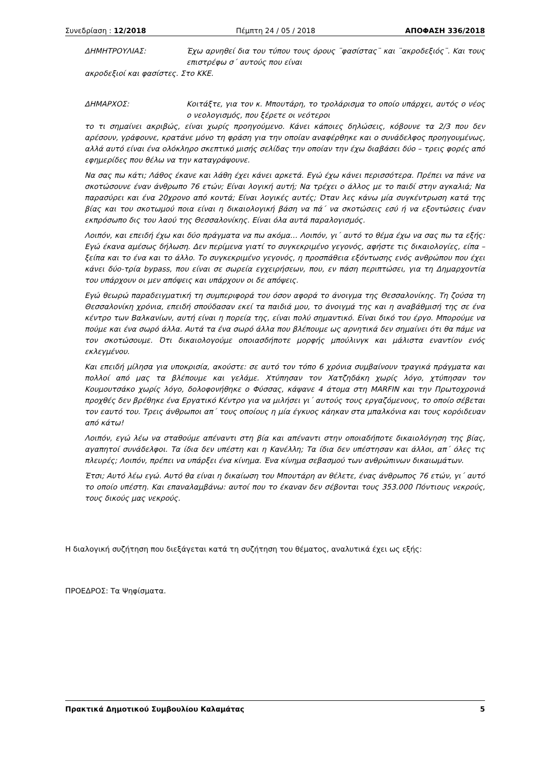Συνεδρίαση : 12/2018 Πέμπτη 24 / 05 / 2018 ΑΠΟΦΑΣΗ 336/2018
ΔΗΜΗΤΡΟΥΛΙΑΣ: Έχω αρνηθεί δια του τύπου τους όρους ¨φασίστας¨ και ¨ακροδεξιός¨. Και τους επιστρέφω σ΄ αυτούς που είναι
ακροδεξιοί και φασίστες. Στο ΚΚΕ.
ΔΗΜΑΡΧΟΣ: Κοιτάξτε, για τον κ. Μπουτάρη, το τρολάρισμα το οποίο υπάρχει, αυτός ο νέος ο νεολογισμός, που ξέρετε οι νεότεροι
το τι σημαίνει ακριβώς, είναι χωρίς προηγούμενο. Κάνει κάποιες δηλώσεις, κόβουνε τα 2/3 που δεν αρέσουν, γράφουνε, κρατάνε μόνο τη φράση για την οποίαν αναφέρθηκε και ο συνάδελφος προηγουμένως, αλλά αυτό είναι ένα ολόκληρο σκεπτικό μισής σελίδας την οποίαν την έχω διαβάσει δύο – τρεις φορές από εφημερίδες που θέλω να την καταγράψουνε.
Να σας πω κάτι; Λάθος έκανε και λάθη έχει κάνει αρκετά. Εγώ έχω κάνει περισσότερα. Πρέπει να πάνε να σκοτώσουνε έναν άνθρωπο 76 ετών; Είναι λογική αυτή; Να τρέχει ο άλλος με το παιδί στην αγκαλιά; Να παρασύρει και ένα 20χρονο από κοντά; Είναι λογικές αυτές; Όταν λες κάνω μία συγκέντρωση κατά της βίας και του σκοτωμού ποια είναι η δικαιολογική βάση να πά΄ να σκοτώσεις εσύ ή να εξοντώσεις έναν εκπρόσωπο δις του λαού της Θεσσαλονίκης. Είναι όλα αυτά παραλογισμός.
Λοιπόν, και επειδή έχω και δύο πράγματα να πω ακόμα… Λοιπόν, γι΄ αυτό το θέμα έχω να σας πω τα εξής: Εγώ έκανα αμέσως δήλωση. Δεν περίμενα γιατί το συγκεκριμένο γεγονός, αφήστε τις δικαιολογίες, είπα – ξείπα και το ένα και το άλλο. Το συγκεκριμένο γεγονός, η προσπάθεια εξόντωσης ενός ανθρώπου που έχει κάνει δύο-τρία bypass, που είναι σε σωρεία εγχειρήσεων, που, εν πάση περιπτώσει, για τη Δημαρχοντία του υπάρχουν οι μεν απόψεις και υπάρχουν οι δε απόψεις.
Εγώ θεωρώ παραδειγματική τη συμπεριφορά του όσον αφορά το άνοιγμα της Θεσσαλονίκης. Τη ζούσα τη Θεσσαλονίκη χρόνια, επειδή σπούδασαν εκεί τα παιδιά μου, το άνοιγμά της και η αναβάθμισή της σε ένα κέντρο των Βαλκανίων, αυτή είναι η πορεία της, είναι πολύ σημαντικό. Είναι δικό του έργο. Μπορούμε να πούμε και ένα σωρό άλλα. Αυτά τα ένα σωρό άλλα που βλέπουμε ως αρνητικά δεν σημαίνει ότι θα πάμε να τον σκοτώσουμε. Ότι δικαιολογούμε οποιασδήποτε μορφής μπούλινγκ και μάλιστα εναντίον ενός εκλεγμένου.
Και επειδή μίλησα για υποκρισία, ακούστε: σε αυτό τον τόπο 6 χρόνια συμβαίνουν τραγικά πράγματα και πολλοί από μας τα βλέπουμε και γελάμε. Χτύπησαν τον Χατζηδάκη χωρίς λόγο, χτύπησαν τον Κουμουτσάκο χωρίς λόγο, δολοφονήθηκε ο Φύσσας, κάψανε 4 άτομα στη MARFIN και την Πρωτοχρονιά προχθές δεν βρέθηκε ένα Εργατικό Κέντρο για να μιλήσει γι΄ αυτούς τους εργαζόμενους, το οποίο σέβεται τον εαυτό του. Τρεις άνθρωποι απ΄ τους οποίους η μία έγκυος κάηκαν στα μπαλκόνια και τους κορόιδευαν από κάτω!
Λοιπόν, εγώ λέω να σταθούμε απέναντι στη βία και απέναντι στην οποιαδήποτε δικαιολόγηση της βίας, αγαπητοί συνάδελφοι. Τα ίδια δεν υπέστη και η Κανέλλη; Τα ίδια δεν υπέστησαν και άλλοι, απ΄ όλες τις πλευρές; Λοιπόν, πρέπει να υπάρξει ένα κίνημα. Ένα κίνημα σεβασμού των ανθρώπινων δικαιωμάτων.
Έτσι; Αυτό λέω εγώ. Αυτό θα είναι η δικαίωση του Μπουτάρη αν θέλετε, ένας άνθρωπος 76 ετών, γι΄ αυτό το οποίο υπέστη. Και επαναλαμβάνω: αυτοί που το έκαναν δεν σέβονται τους 353.000 Πόντιους νεκρούς, τους δικούς μας νεκρούς.
Η διαλογική συζήτηση που διεξάγεται κατά τη συζήτηση του θέματος, αναλυτικά έχει ως εξής:
ΠΡΟΕΔΡΟΣ: Τα Ψηφίσματα.
Πρακτικά Δημοτικού Συμβουλίου Καλαμάτας 5